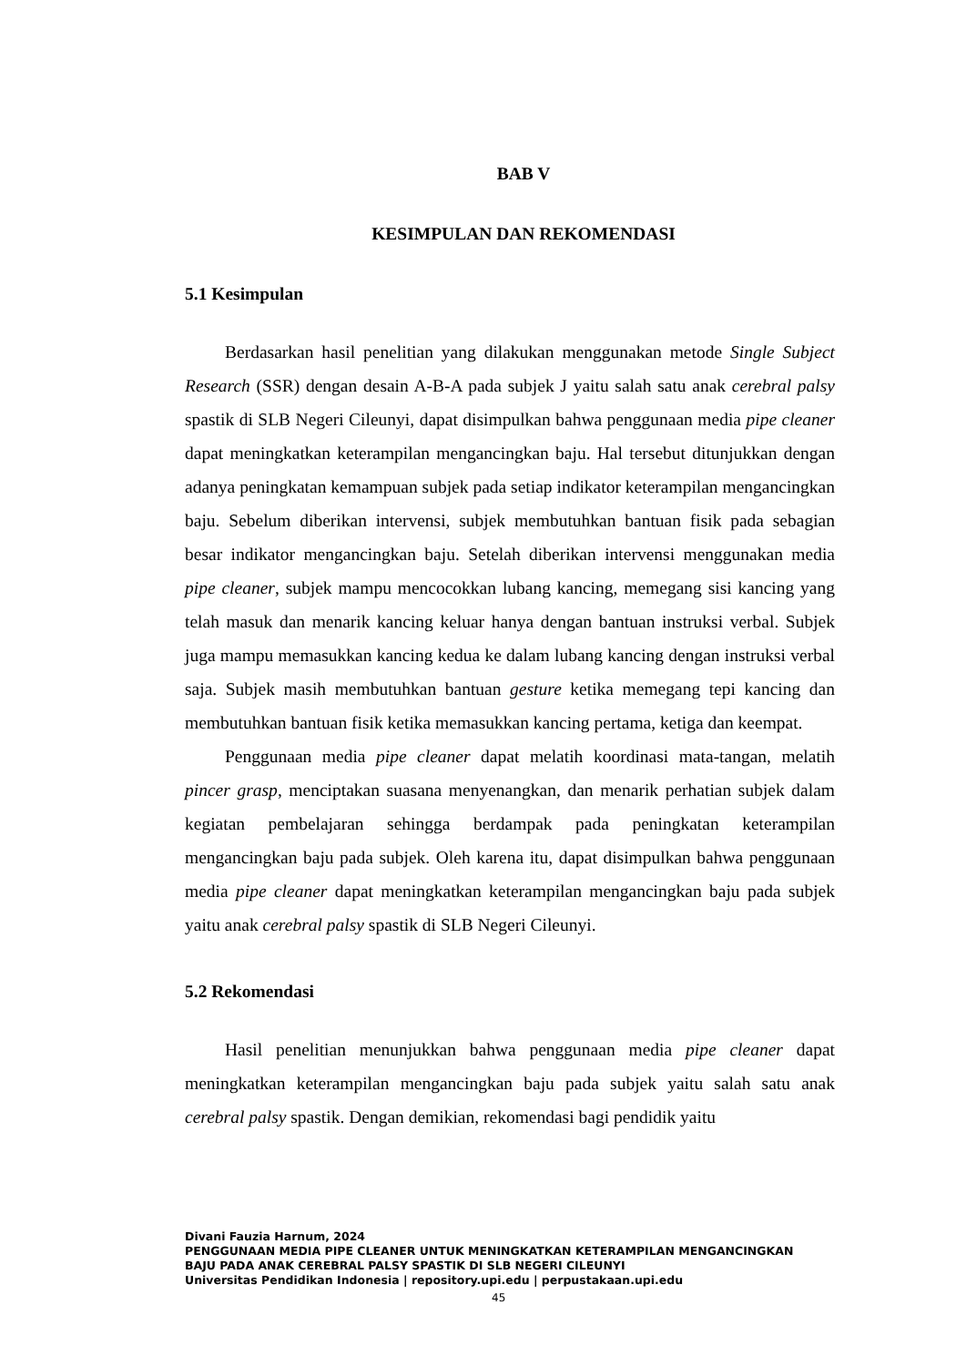BAB V
KESIMPULAN DAN REKOMENDASI
5.1 Kesimpulan
Berdasarkan hasil penelitian yang dilakukan menggunakan metode Single Subject Research (SSR) dengan desain A-B-A pada subjek J yaitu salah satu anak cerebral palsy spastik di SLB Negeri Cileunyi, dapat disimpulkan bahwa penggunaan media pipe cleaner dapat meningkatkan keterampilan mengancingkan baju. Hal tersebut ditunjukkan dengan adanya peningkatan kemampuan subjek pada setiap indikator keterampilan mengancingkan baju. Sebelum diberikan intervensi, subjek membutuhkan bantuan fisik pada sebagian besar indikator mengancingkan baju. Setelah diberikan intervensi menggunakan media pipe cleaner, subjek mampu mencocokkan lubang kancing, memegang sisi kancing yang telah masuk dan menarik kancing keluar hanya dengan bantuan instruksi verbal. Subjek juga mampu memasukkan kancing kedua ke dalam lubang kancing dengan instruksi verbal saja. Subjek masih membutuhkan bantuan gesture ketika memegang tepi kancing dan membutuhkan bantuan fisik ketika memasukkan kancing pertama, ketiga dan keempat.
Penggunaan media pipe cleaner dapat melatih koordinasi mata-tangan, melatih pincer grasp, menciptakan suasana menyenangkan, dan menarik perhatian subjek dalam kegiatan pembelajaran sehingga berdampak pada peningkatan keterampilan mengancingkan baju pada subjek. Oleh karena itu, dapat disimpulkan bahwa penggunaan media pipe cleaner dapat meningkatkan keterampilan mengancingkan baju pada subjek yaitu anak cerebral palsy spastik di SLB Negeri Cileunyi.
5.2 Rekomendasi
Hasil penelitian menunjukkan bahwa penggunaan media pipe cleaner dapat meningkatkan keterampilan mengancingkan baju pada subjek yaitu salah satu anak cerebral palsy spastik. Dengan demikian, rekomendasi bagi pendidik yaitu
Divani Fauzia Harnum, 2024
PENGGUNAAN MEDIA PIPE CLEANER UNTUK MENINGKATKAN KETERAMPILAN MENGANCINGKAN
BAJU PADA ANAK CEREBRAL PALSY SPASTIK DI SLB NEGERI CILEUNYI
Universitas Pendidikan Indonesia | repository.upi.edu | perpustakaan.upi.edu
45